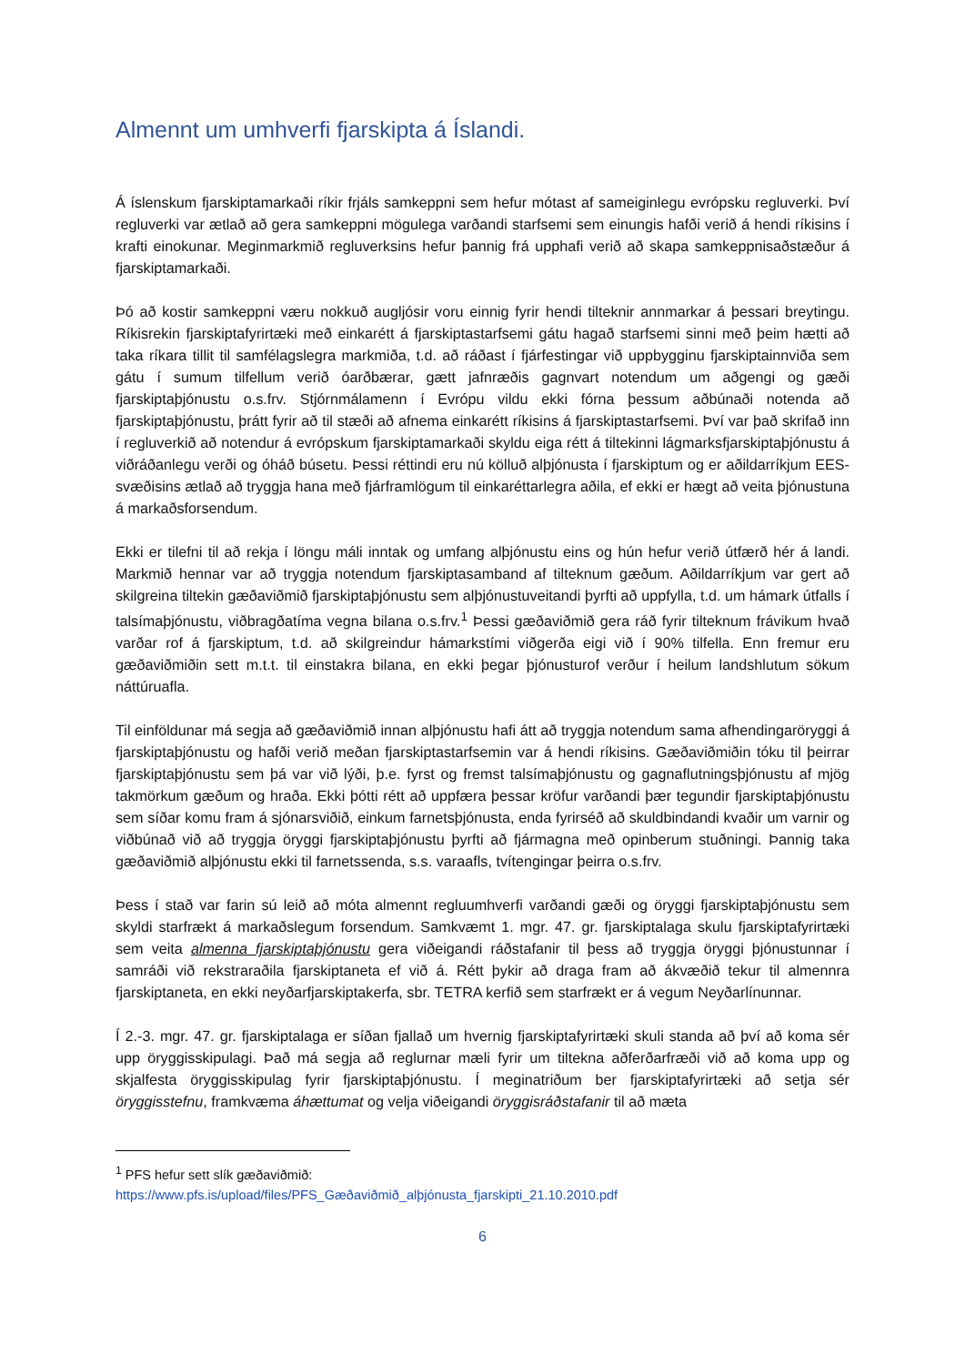Almennt um umhverfi fjarskipta á Íslandi.
Á íslenskum fjarskiptamarkaði ríkir frjáls samkeppni sem hefur mótast af sameiginlegu evrópsku regluverki. Því regluverki var ætlað að gera samkeppni mögulega varðandi starfsemi sem einungis hafði verið á hendi ríkisins í krafti einokunar. Meginmarkmið regluverksins hefur þannig frá upphafi verið að skapa samkeppnisaðstæður á fjarskiptamarkaði.
Þó að kostir samkeppni væru nokkuð augljósir voru einnig fyrir hendi tilteknir annmarkar á þessari breytingu. Ríkisrekin fjarskiptafyrirtæki með einkarétt á fjarskiptastarfsemi gátu hagað starfsemi sinni með þeim hætti að taka ríkara tillit til samfélagslegra markmiða, t.d. að ráðast í fjárfestingar við uppbygginu fjarskiptainnviða sem gátu í sumum tilfellum verið óarðbærar, gætt jafnræðis gagnvart notendum um aðgengi og gæði fjarskiptaþjónustu o.s.frv. Stjórnmálamenn í Evrópu vildu ekki fórna þessum aðbúnaði notenda að fjarskiptaþjónustu, þrátt fyrir að til stæði að afnema einkarétt ríkisins á fjarskiptastarfsemi. Því var það skrifað inn í regluverkið að notendur á evrópskum fjarskiptamarkaði skyldu eiga rétt á tiltekinni lágmarksfjarskiptaþjónustu á viðráðanlegu verði og óháð búsetu. Þessi réttindi eru nú kölluð alþjónusta í fjarskiptum og er aðildarríkjum EES-svæðisins ætlað að tryggja hana með fjárframlögum til einkaréttarlegra aðila, ef ekki er hægt að veita þjónustuna á markaðsforsendum.
Ekki er tilefni til að rekja í löngu máli inntak og umfang alþjónustu eins og hún hefur verið útfærð hér á landi. Markmið hennar var að tryggja notendum fjarskiptasamband af tilteknum gæðum. Aðildarríkjum var gert að skilgreina tiltekin gæðaviðmið fjarskiptaþjónustu sem alþjónustuveitandi þyrfti að uppfylla, t.d. um hámark útfalls í talsímaþjónustu, viðbragðatíma vegna bilana o.s.frv.<sup>1</sup> Þessi gæðaviðmið gera ráð fyrir tilteknum frávikum hvað varðar rof á fjarskiptum, t.d. að skilgreindur hámarkstími viðgerða eigi við í 90% tilfella. Enn fremur eru gæðaviðmiðin sett m.t.t. til einstakra bilana, en ekki þegar þjónusturof verður í heilum landshlutum sökum náttúruafla.
Til einföldunar má segja að gæðaviðmið innan alþjónustu hafi átt að tryggja notendum sama afhendingaröryggi á fjarskiptaþjónustu og hafði verið meðan fjarskiptastarfsemin var á hendi ríkisins. Gæðaviðmiðin tóku til þeirrar fjarskiptaþjónustu sem þá var við lýði, þ.e. fyrst og fremst talsímaþjónustu og gagnaflutningsþjónustu af mjög takmörkum gæðum og hraða. Ekki þótti rétt að uppfæra þessar kröfur varðandi þær tegundir fjarskiptaþjónustu sem síðar komu fram á sjónarsviðið, einkum farnetsþjónusta, enda fyrirséð að skuldbindandi kvaðir um varnir og viðbúnað við að tryggja öryggi fjarskiptaþjónustu þyrfti að fjármagna með opinberum stuðningi. Þannig taka gæðaviðmið alþjónustu ekki til farnetssenda, s.s. varaafls, tvítengingar þeirra o.s.frv.
Þess í stað var farin sú leið að móta almennt regluumhverfi varðandi gæði og öryggi fjarskiptaþjónustu sem skyldi starfrækt á markaðslegum forsendum. Samkvæmt 1. mgr. 47. gr. fjarskiptalaga skulu fjarskiptafyrirtæki sem veita almenna fjarskiptaþjónustu gera viðeigandi ráðstafanir til þess að tryggja öryggi þjónustunnar í samráði við rekstraraðila fjarskiptaneta ef við á. Rétt þykir að draga fram að ákvæðið tekur til almennra fjarskiptaneta, en ekki neyðarfjarskiptakerfa, sbr. TETRA kerfið sem starfrækt er á vegum Neyðarlínunnar.
Í 2.-3. mgr. 47. gr. fjarskiptalaga er síðan fjallað um hvernig fjarskiptafyrirtæki skuli standa að því að koma sér upp öryggisskipulagi. Það má segja að reglurnar mæli fyrir um tiltekna aðferðarfræði við að koma upp og skjalfesta öryggisskipulag fyrir fjarskiptaþjónustu. Í meginatriðum ber fjarskiptafyrirtæki að setja sér öryggisstefnu, framkvæma áhættumat og velja viðeigandi öryggisráðstafanir til að mæta
<sup>1</sup> PFS hefur sett slík gæðaviðmið:
https://www.pfs.is/upload/files/PFS_Gæðaviðmið_alþjónusta_fjarskipti_21.10.2010.pdf
6